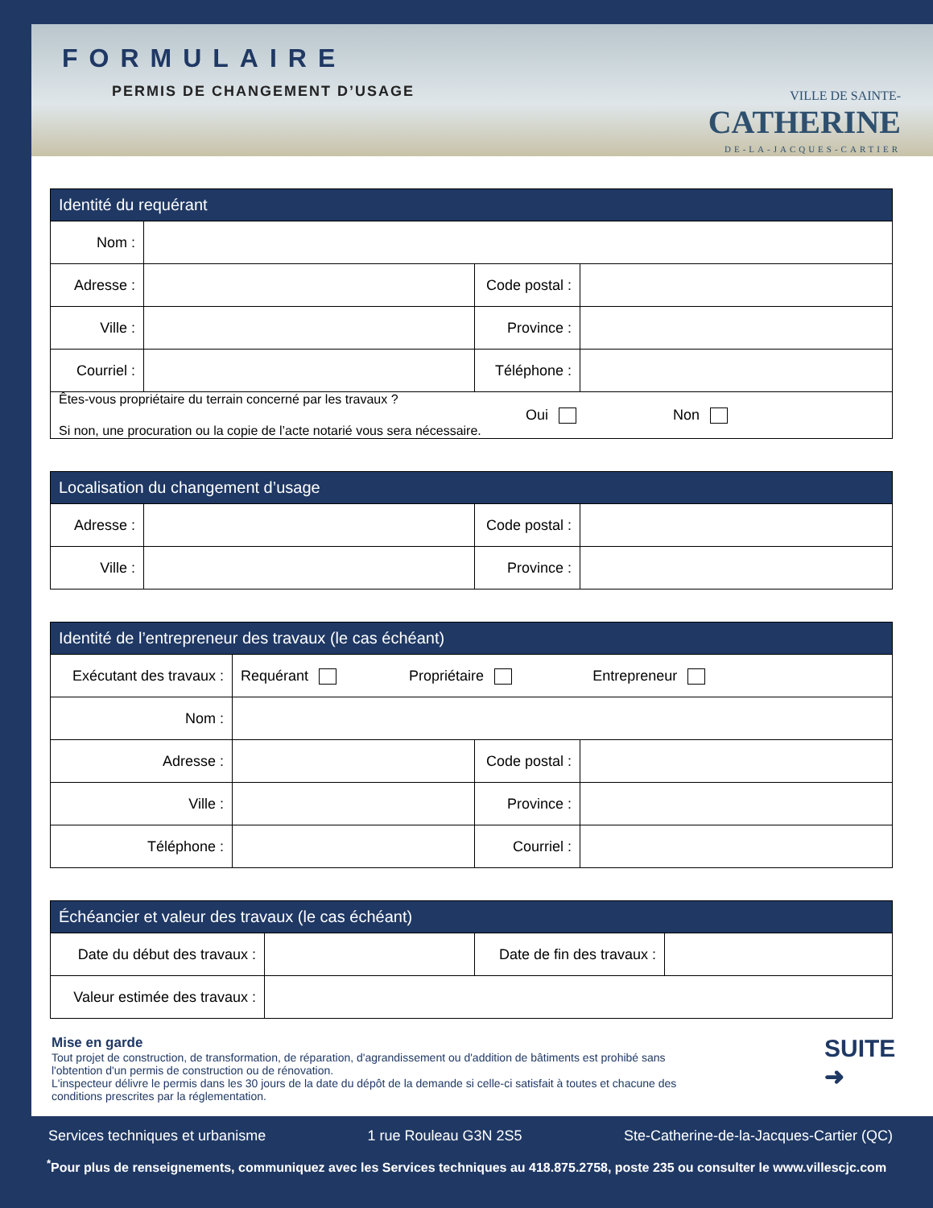FORMULAIRE
PERMIS DE CHANGEMENT D’USAGE
VILLE DE SAINTE-
CATHERINE
DE-LA-JACQUES-CARTIER
| Identité du requérant | | | |
| --- | --- | --- | --- |
| Nom : | | | |
| Adresse : | | Code postal : | |
| Ville : | | Province : | |
| Courriel : | | Téléphone : | |
| Êtes-vous propriétaire du terrain concerné par les travaux ? Oui Non Si non, une procuration ou la copie de l’acte notarié vous sera nécessaire. | | | |
| Localisation du changement d’usage | | | |
| --- | --- | --- | --- |
| Adresse : | | Code postal : | |
| Ville : | | Province : | |
| Identité de l’entrepreneur des travaux (le cas échéant) | | | |
| --- | --- | --- | --- |
| Exécutant des travaux : | Requérant Propriétaire Entrepreneur | | |
| Nom : | | | |
| Adresse : | | Code postal : | |
| Ville : | | Province : | |
| Téléphone : | | Courriel : | |
| Échéancier et valeur des travaux (le cas échéant) | | | |
| --- | --- | --- | --- |
| Date du début des travaux : | | Date de fin des travaux : | |
| Valeur estimée des travaux : | | | |
Mise en garde
Tout projet de construction, de transformation, de réparation, d'agrandissement ou d'addition de bâtiments est prohibé sans l'obtention d'un permis de construction ou de rénovation.
L'inspecteur délivre le permis dans les 30 jours de la date du dépôt de la demande si celle-ci satisfait à toutes et chacune des conditions prescrites par la réglementation.
SUITE
➜
Services techniques et urbanisme 1 rue Rouleau G3N 2S5 Ste-Catherine-de-la-Jacques-Cartier (QC)
<sup>*</sup> Pour plus de renseignements, communiquez avec les Services techniques au 418.875.2758, poste 235 ou consulter le www.villescjc.com